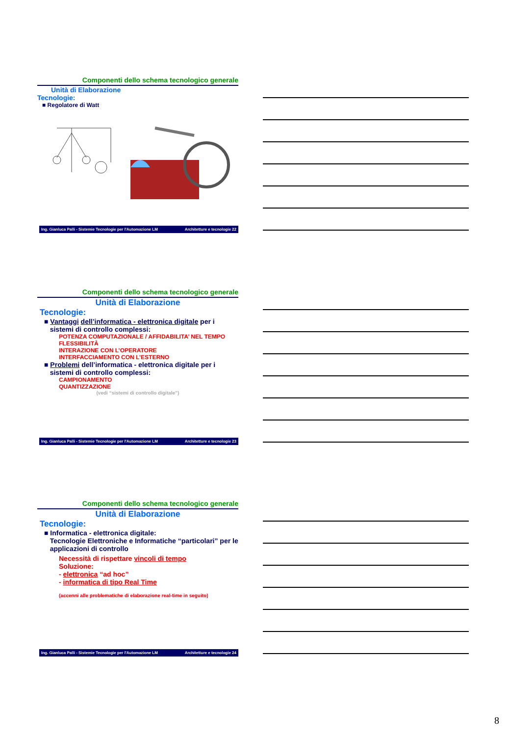Componenti dello schema tecnologico generale
Unità di Elaborazione
Tecnologie:
■ Regolatore di Watt
Ing. Gianluca Palli - Sistemie Tecnologie per l'Automazione LM Architetture e tecnologie 22
Componenti dello schema tecnologico generale
Unità di Elaborazione
Tecnologie:
■ Vantaggi dell’informatica - elettronica digitale per i
sistemi di controllo complessi:
POTENZA COMPUTAZIONALE / AFFIDABILITA’ NEL TEMPO
FLESSIBILITÀ
INTERAZIONE CON L’OPERATORE
INTERFACCIAMENTO CON L’ESTERNO
■ Problemi dell’informatica - elettronica digitale per i
sistemi di controllo complessi:
CAMPIONAMENTO
QUANTIZZAZIONE
(vedi “sistemi di controllo digitale”)
Ing. Gianluca Palli - Sistemie Tecnologie per l'Automazione LM Architetture e tecnologie 23
Componenti dello schema tecnologico generale
Unità di Elaborazione
Tecnologie:
■ Informatica - elettronica digitale:
Tecnologie Elettroniche e Informatiche “particolari” per le
applicazioni di controllo
Necessità di rispettare vincoli di tempo
Soluzione:
- elettronica “ad hoc”
- informatica di tipo Real Time
(accenni alle problematiche di elaborazione real-time in seguito)
Ing. Gianluca Palli - Sistemie Tecnologie per l'Automazione LM Architetture e tecnologie 24
8